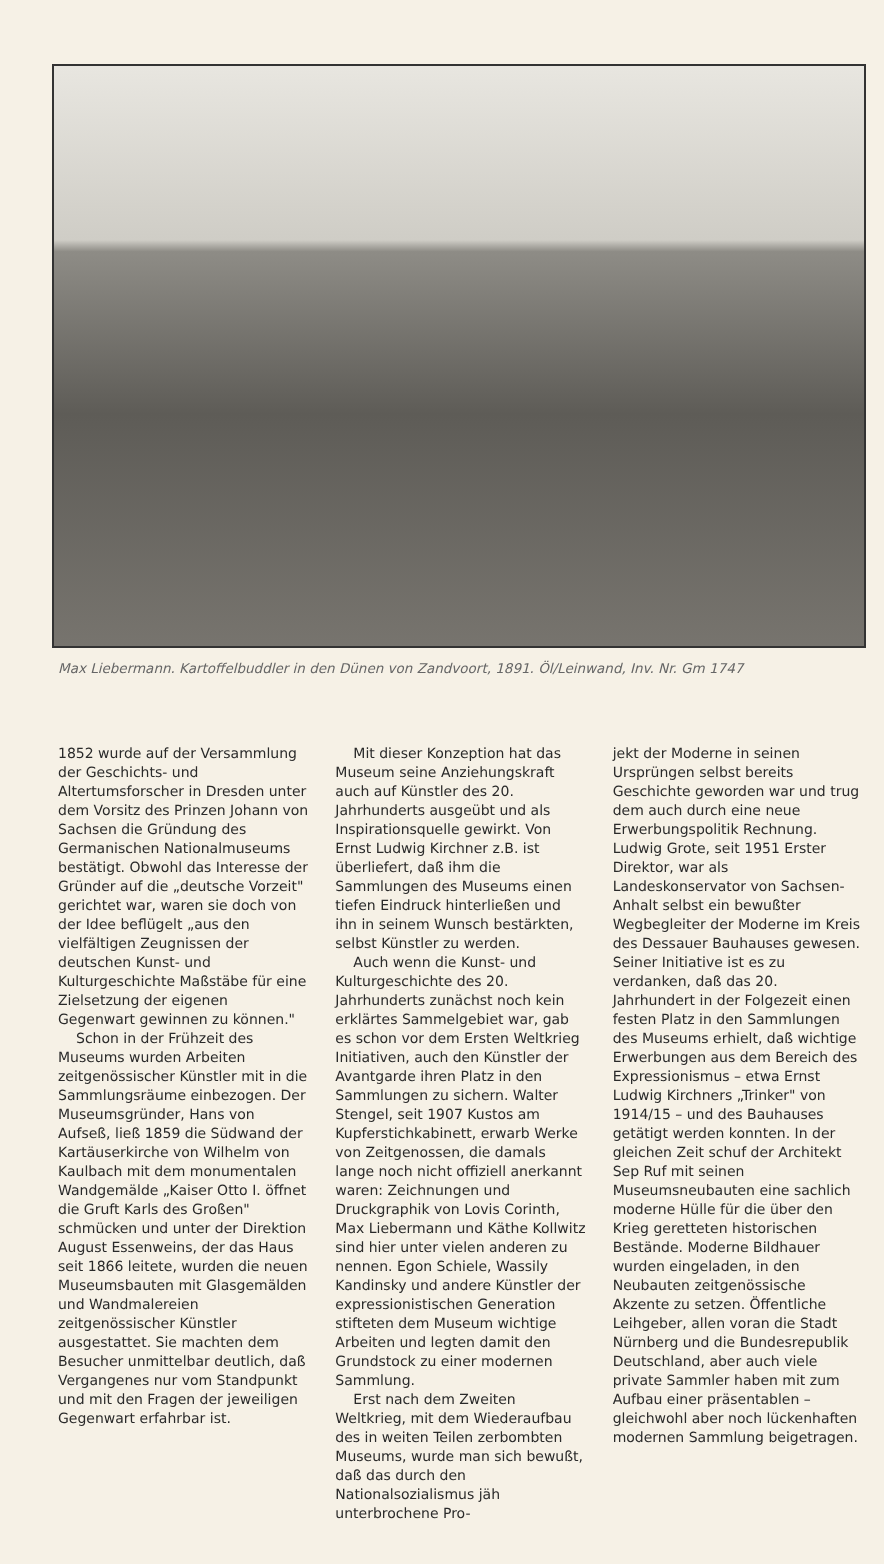Max Liebermann. Kartoffelbuddler in den Dünen von Zandvoort, 1891. Öl/Leinwand, Inv. Nr. Gm 1747
1852 wurde auf der Versammlung der Geschichts- und Altertumsforscher in Dresden unter dem Vorsitz des Prinzen Johann von Sachsen die Gründung des Germanischen Nationalmuseums bestätigt. Obwohl das Interesse der Gründer auf die „deutsche Vorzeit" gerichtet war, waren sie doch von der Idee beflügelt „aus den vielfältigen Zeugnissen der deutschen Kunst- und Kulturgeschichte Maßstäbe für eine Zielsetzung der eigenen Gegenwart gewinnen zu können."
Schon in der Frühzeit des Museums wurden Arbeiten zeitgenössischer Künstler mit in die Sammlungsräume einbezogen. Der Museumsgründer, Hans von Aufseß, ließ 1859 die Südwand der Kartäuserkirche von Wilhelm von Kaulbach mit dem monumentalen Wandgemälde „Kaiser Otto I. öffnet die Gruft Karls des Großen" schmücken und unter der Direktion August Essenweins, der das Haus seit 1866 leitete, wurden die neuen Museumsbauten mit Glasgemälden und Wandmalereien zeitgenössischer Künstler ausgestattet. Sie machten dem Besucher unmittelbar deutlich, daß Vergangenes nur vom Standpunkt und mit den Fragen der jeweiligen Gegenwart erfahrbar ist.
Mit dieser Konzeption hat das Museum seine Anziehungskraft auch auf Künstler des 20. Jahrhunderts ausgeübt und als Inspirationsquelle gewirkt. Von Ernst Ludwig Kirchner z.B. ist überliefert, daß ihm die Sammlungen des Museums einen tiefen Eindruck hinterließen und ihn in seinem Wunsch bestärkten, selbst Künstler zu werden.
Auch wenn die Kunst- und Kulturgeschichte des 20. Jahrhunderts zunächst noch kein erklärtes Sammelgebiet war, gab es schon vor dem Ersten Weltkrieg Initiativen, auch den Künstler der Avantgarde ihren Platz in den Sammlungen zu sichern. Walter Stengel, seit 1907 Kustos am Kupferstichkabinett, erwarb Werke von Zeitgenossen, die damals lange noch nicht offiziell anerkannt waren: Zeichnungen und Druckgraphik von Lovis Corinth, Max Liebermann und Käthe Kollwitz sind hier unter vielen anderen zu nennen. Egon Schiele, Wassily Kandinsky und andere Künstler der expressionistischen Generation stifteten dem Museum wichtige Arbeiten und legten damit den Grundstock zu einer modernen Sammlung.
Erst nach dem Zweiten Weltkrieg, mit dem Wiederaufbau des in weiten Teilen zerbombten Museums, wurde man sich bewußt, daß das durch den Nationalsozialismus jäh unterbrochene Pro-
jekt der Moderne in seinen Ursprüngen selbst bereits Geschichte geworden war und trug dem auch durch eine neue Erwerbungspolitik Rechnung. Ludwig Grote, seit 1951 Erster Direktor, war als Landeskonservator von Sachsen-Anhalt selbst ein bewußter Wegbegleiter der Moderne im Kreis des Dessauer Bauhauses gewesen. Seiner Initiative ist es zu verdanken, daß das 20. Jahrhundert in der Folgezeit einen festen Platz in den Sammlungen des Museums erhielt, daß wichtige Erwerbungen aus dem Bereich des Expressionismus – etwa Ernst Ludwig Kirchners „Trinker" von 1914/15 – und des Bauhauses getätigt werden konnten. In der gleichen Zeit schuf der Architekt Sep Ruf mit seinen Museumsneubauten eine sachlich moderne Hülle für die über den Krieg geretteten historischen Bestände. Moderne Bildhauer wurden eingeladen, in den Neubauten zeitgenössische Akzente zu setzen. Öffentliche Leihgeber, allen voran die Stadt Nürnberg und die Bundesrepublik Deutschland, aber auch viele private Sammler haben mit zum Aufbau einer präsentablen – gleichwohl aber noch lückenhaften modernen Sammlung beigetragen.